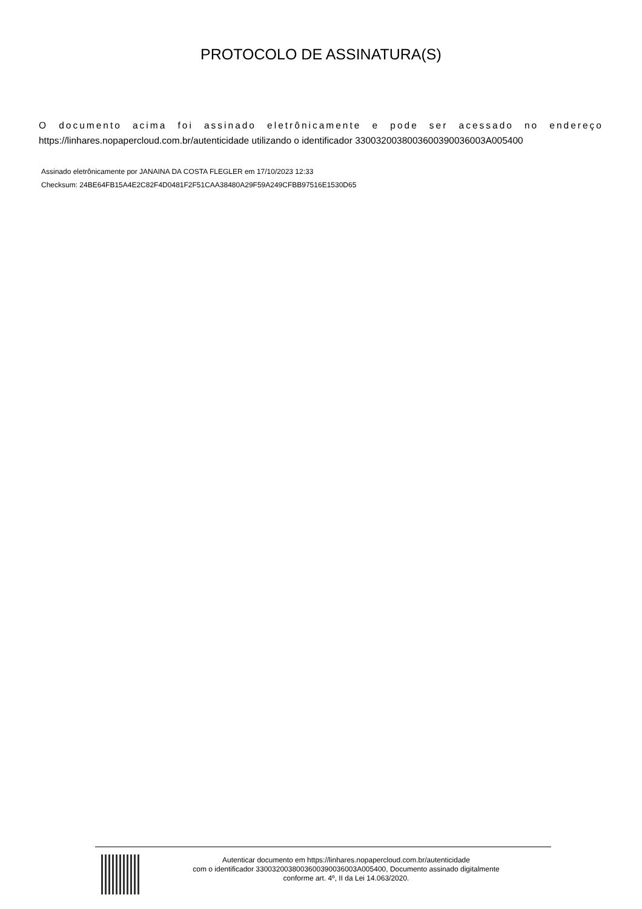PROTOCOLO DE ASSINATURA(S)
O documento acima foi assinado eletrônicamente e pode ser acessado no endereço
https://linhares.nopapercloud.com.br/autenticidade utilizando o identificador 3300320038003600390036003A005400
Assinado eletrônicamente por JANAINA DA COSTA FLEGLER em 17/10/2023 12:33
Checksum: 24BE64FB15A4E2C82F4D0481F2F51CAA38480A29F59A249CFBB97516E1530D65
Autenticar documento em https://linhares.nopapercloud.com.br/autenticidade
com o identificador 3300320038003600390036003A005400, Documento assinado digitalmente
conforme art. 4º, II da Lei 14.063/2020.